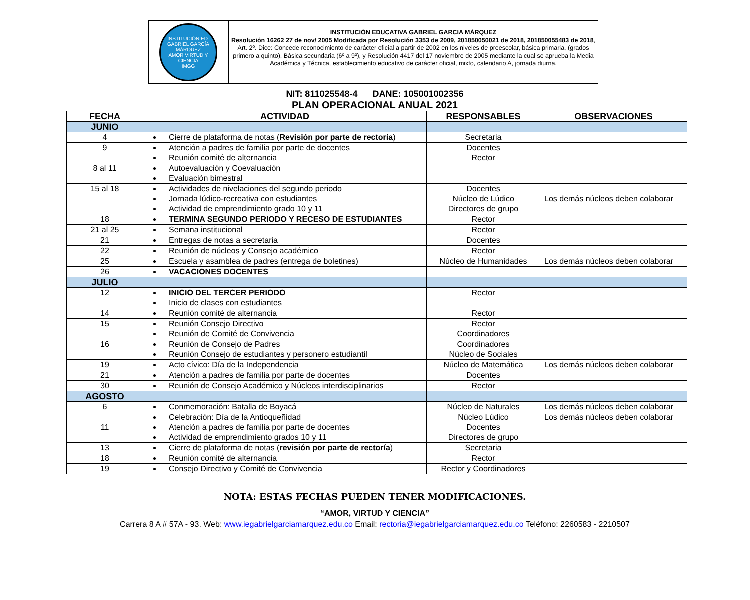INSTITUCIÓN ED. GABRIEL GARCÍA MÁRQUEZ
AMOR VIRTUD Y CIENCIA
IMGG
INSTITUCIÓN EDUCATIVA GABRIEL GARCIA MÁRQUEZ
Resolución 16262 27 de nov/ 2005 Modificada por Resolución 3353 de 2009, 201850050021 de 2018, 201850055483 de 2018, Art. 2º. Dice: Concede reconocimiento de carácter oficial a partir de 2002 en los niveles de preescolar, básica primaria, (grados primero a quinto), Básica secundaria (6º a 9º), y Resolución 4417 del 17 noviembre de 2005 mediante la cual se aprueba la Media Académica y Técnica, establecimiento educativo de carácter oficial, mixto, calendario A, jornada diurna.
NIT: 811025548-4 DANE: 105001002356
PLAN OPERACIONAL ANUAL 2021
| FECHA | ACTIVIDAD | RESPONSABLES | OBSERVACIONES |
| --- | --- | --- | --- |
| JUNIO | | | |
| 4 | Cierre de plataforma de notas ( Revisión por parte de rectoría ) | Secretaria | |
| 9 | Atención a padres de familia por parte de docentes Reunión comité de alternancia | Docentes Rector | |
| 8 al 11 | Autoevaluación y Coevaluación Evaluación bimestral | | |
| 15 al 18 | Actividades de nivelaciones del segundo periodo Jornada lúdico-recreativa con estudiantes Actividad de emprendimiento grado 10 y 11 | Docentes Núcleo de Lúdico Directores de grupo | Los demás núcleos deben colaborar |
| 18 | TERMINA SEGUNDO PERIODO Y RECESO DE ESTUDIANTES | Rector | |
| 21 al 25 | Semana institucional | Rector | |
| 21 | Entregas de notas a secretaria | Docentes | |
| 22 | Reunión de núcleos y Consejo académico | Rector | |
| 25 | Escuela y asamblea de padres (entrega de boletines) | Núcleo de Humanidades | Los demás núcleos deben colaborar |
| 26 | VACACIONES DOCENTES | | |
| JULIO | | | |
| 12 | INICIO DEL TERCER PERIODO Inicio de clases con estudiantes | Rector | |
| 14 | Reunión comité de alternancia | Rector | |
| 15 | Reunión Consejo Directivo Reunión de Comité de Convivencia | Rector Coordinadores | |
| 16 | Reunión de Consejo de Padres Reunión Consejo de estudiantes y personero estudiantil | Coordinadores Núcleo de Sociales | |
| 19 | Acto cívico: Día de la Independencia | Núcleo de Matemática | Los demás núcleos deben colaborar |
| 21 | Atención a padres de familia por parte de docentes | Docentes | |
| 30 | Reunión de Consejo Académico y Núcleos interdisciplinarios | Rector | |
| AGOSTO | | | |
| 6 | Conmemoración: Batalla de Boyacá | Núcleo de Naturales | Los demás núcleos deben colaborar |
| 11 | Celebración: Día de la Antioqueñidad Atención a padres de familia por parte de docentes Actividad de emprendimiento grados 10 y 11 | Núcleo Lúdico Docentes Directores de grupo | Los demás núcleos deben colaborar |
| 13 | Cierre de plataforma de notas ( revisión por parte de rectoría ) | Secretaria | |
| 18 | Reunión comité de alternancia | Rector | |
| 19 | Consejo Directivo y Comité de Convivencia | Rector y Coordinadores | |
NOTA: ESTAS FECHAS PUEDEN TENER MODIFICACIONES.
“AMOR, VIRTUD Y CIENCIA”
Carrera 8 A # 57A - 93. Web: www.iegabrielgarciamarquez.edu.co Email: rectoria@iegabrielgarciamarquez.edu.co Teléfono: 2260583 - 2210507